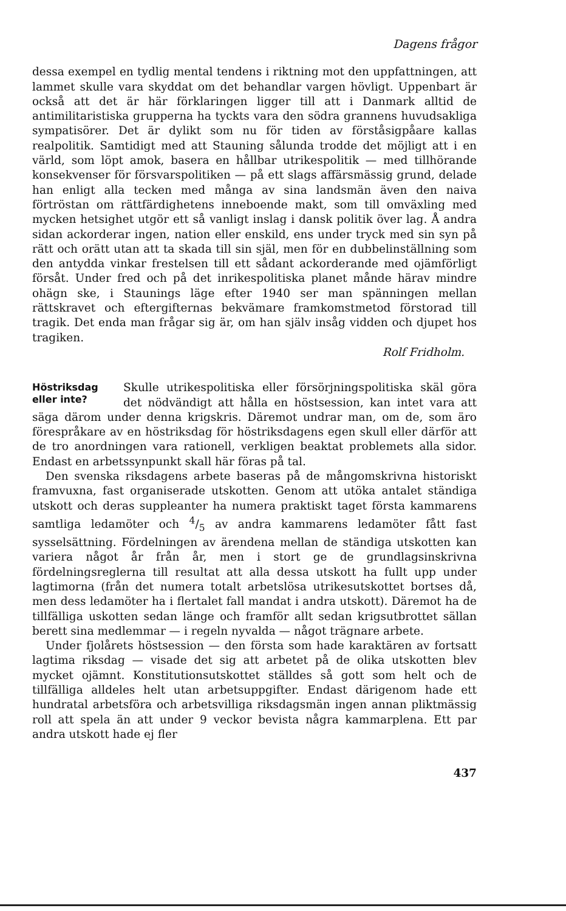Dagens frågor
dessa exempel en tydlig mental tendens i riktning mot den uppfattningen, att lammet skulle vara skyddat om det behandlar vargen hövligt. Uppenbart är också att det är här förklaringen ligger till att i Danmark alltid de antimilitaristiska grupperna ha tyckts vara den södra grannens huvudsakliga sympatisörer. Det är dylikt som nu för tiden av förståsigpåare kallas realpolitik. Samtidigt med att Stauning sålunda trodde det möjligt att i en värld, som löpt amok, basera en hållbar utrikespolitik — med tillhörande konsekvenser för försvarspolitiken — på ett slags affärsmässig grund, delade han enligt alla tecken med många av sina landsmän även den naiva förtröstan om rättfärdighetens inneboende makt, som till omväxling med mycken hetsighet utgör ett så vanligt inslag i dansk politik över lag. Å andra sidan ackorderar ingen, nation eller enskild, ens under tryck med sin syn på rätt och orätt utan att ta skada till sin själ, men för en dubbelinställning som den antydda vinkar frestelsen till ett sådant ackorderande med ojämförligt försåt. Under fred och på det inrikespolitiska planet månde härav mindre ohägn ske, i Staunings läge efter 1940 ser man spänningen mellan rättskravet och eftergifternas bekvämare framkomstmetod förstorad till tragik. Det enda man frågar sig är, om han själv insåg vidden och djupet hos tragiken.
Rolf Fridholm.
Höstriksdag eller inte?
Skulle utrikespolitiska eller försörjningspolitiska skäl göra det nödvändigt att hålla en höstsession, kan intet vara att säga därom under denna krigskris. Däremot undrar man, om de, som äro förespråkare av en höstriksdag för höstriksdagens egen skull eller därför att de tro anordningen vara rationell, verkligen beaktat problemets alla sidor. Endast en arbetssynpunkt skall här föras på tal.
Den svenska riksdagens arbete baseras på de mångomskrivna historiskt framvuxna, fast organiserade utskotten. Genom att utöka antalet ständiga utskott och deras suppleanter ha numera praktiskt taget första kammarens samtliga ledamöter och 4/5 av andra kammarens ledamöter fått fast sysselsättning. Fördelningen av ärendena mellan de ständiga utskotten kan variera något år från år, men i stort ge de grundlagsinskrivna fördelningsreglerna till resultat att alla dessa utskott ha fullt upp under lagtimorna (från det numera totalt arbetslösa utrikesutskottet bortses då, men dess ledamöter ha i flertalet fall mandat i andra utskott). Däremot ha de tillfälliga uskotten sedan länge och framför allt sedan krigsutbrottet sällan berett sina medlemmar — i regeln nyvalda — något trägnare arbete.
Under fjolårets höstsession — den första som hade karaktären av fortsatt lagtima riksdag — visade det sig att arbetet på de olika utskotten blev mycket ojämnt. Konstitutionsutskottet ställdes så gott som helt och de tillfälliga alldeles helt utan arbetsuppgifter. Endast därigenom hade ett hundratal arbetsföra och arbetsvilliga riksdagsmän ingen annan pliktmässig roll att spela än att under 9 veckor bevista några kammarplena. Ett par andra utskott hade ej fler
437